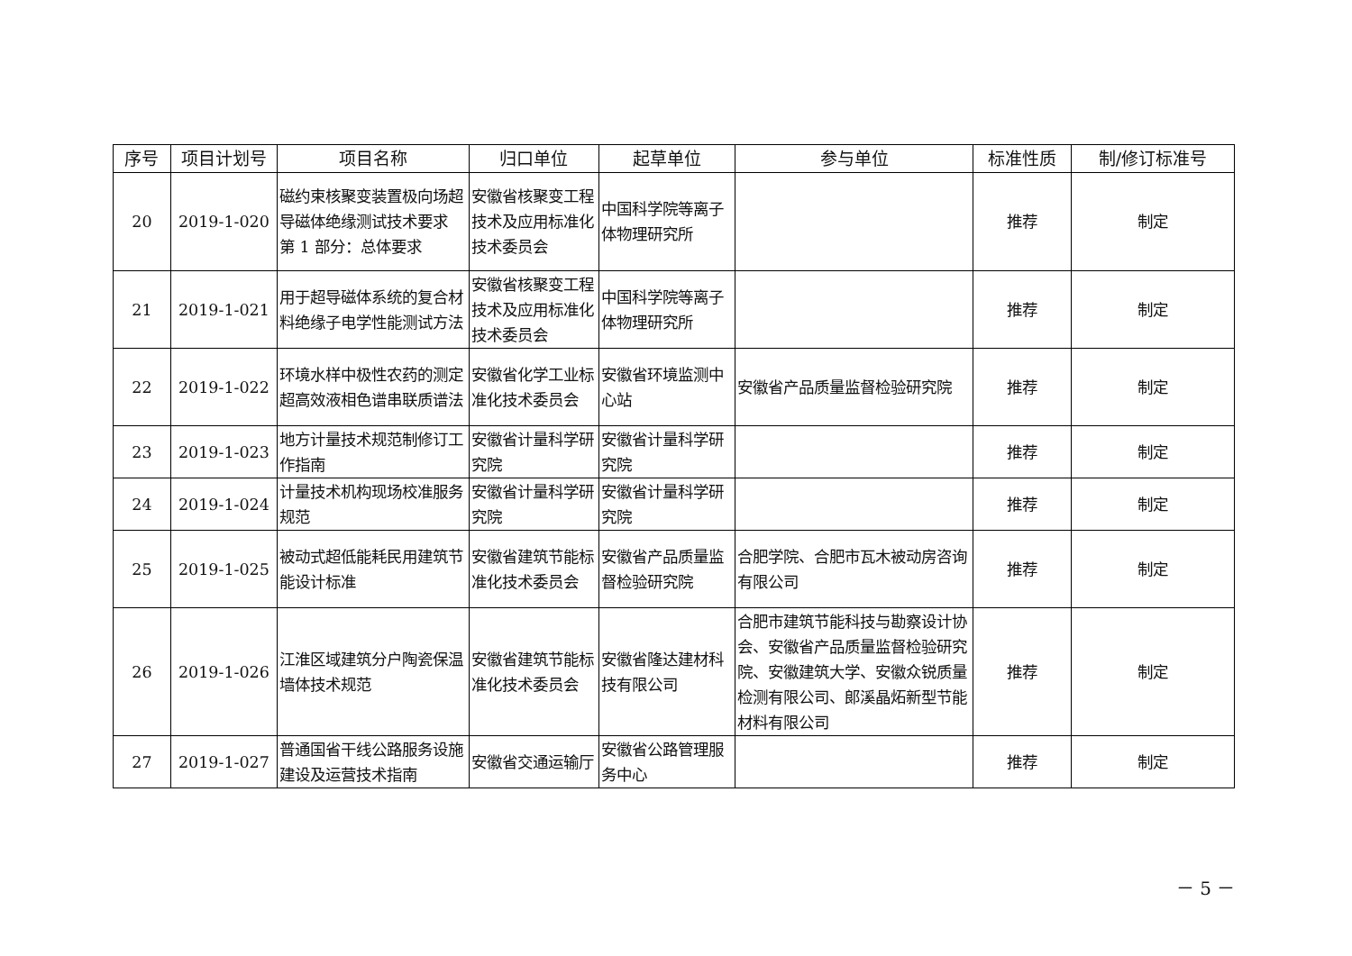| 序号 | 项目计划号 | 项目名称 | 归口单位 | 起草单位 | 参与单位 | 标准性质 | 制/修订标准号 |
| --- | --- | --- | --- | --- | --- | --- | --- |
| 20 | 2019-1-020 | 磁约束核聚变装置极向场超导磁体绝缘测试技术要求 第 1 部分：总体要求 | 安徽省核聚变工程技术及应用标准化技术委员会 | 中国科学院等离子体物理研究所 | | 推荐 | 制定 |
| 21 | 2019-1-021 | 用于超导磁体系统的复合材料绝缘子电学性能测试方法 | 安徽省核聚变工程技术及应用标准化技术委员会 | 中国科学院等离子体物理研究所 | | 推荐 | 制定 |
| 22 | 2019-1-022 | 环境水样中极性农药的测定 超高效液相色谱串联质谱法 | 安徽省化学工业标准化技术委员会 | 安徽省环境监测中心站 | 安徽省产品质量监督检验研究院 | 推荐 | 制定 |
| 23 | 2019-1-023 | 地方计量技术规范制修订工作指南 | 安徽省计量科学研究院 | 安徽省计量科学研究院 | | 推荐 | 制定 |
| 24 | 2019-1-024 | 计量技术机构现场校准服务规范 | 安徽省计量科学研究院 | 安徽省计量科学研究院 | | 推荐 | 制定 |
| 25 | 2019-1-025 | 被动式超低能耗民用建筑节能设计标准 | 安徽省建筑节能标准化技术委员会 | 安徽省产品质量监督检验研究院 | 合肥学院、合肥市瓦木被动房咨询有限公司 | 推荐 | 制定 |
| 26 | 2019-1-026 | 江淮区域建筑分户陶瓷保温墙体技术规范 | 安徽省建筑节能标准化技术委员会 | 安徽省隆达建材科技有限公司 | 合肥市建筑节能科技与勘察设计协会、安徽省产品质量监督检验研究院、安徽建筑大学、安徽众锐质量检测有限公司、郎溪晶炻新型节能材料有限公司 | 推荐 | 制定 |
| 27 | 2019-1-027 | 普通国省干线公路服务设施建设及运营技术指南 | 安徽省交通运输厅 | 安徽省公路管理服务中心 | | 推荐 | 制定 |
－ 5 －